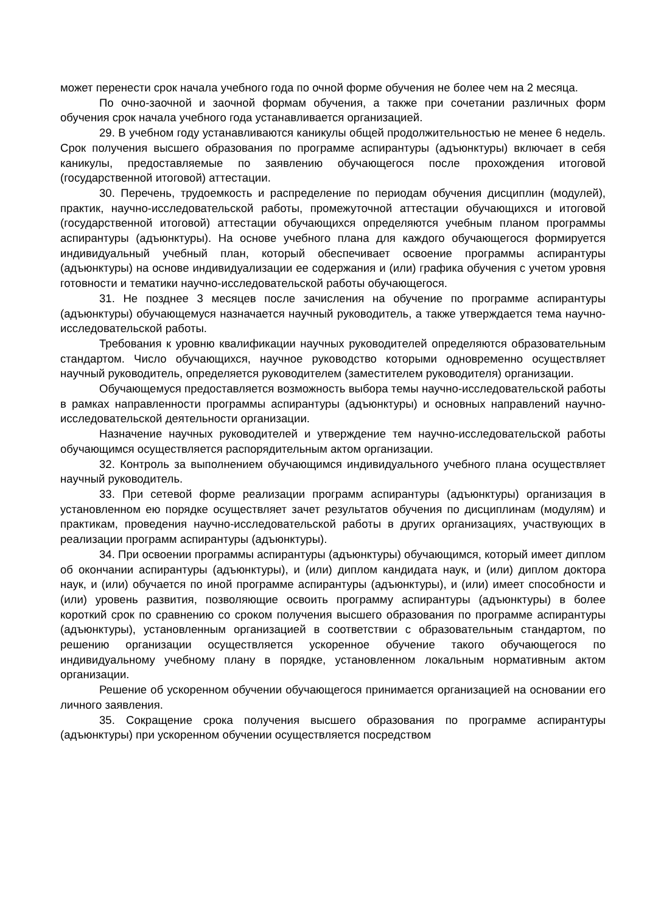может перенести срок начала учебного года по очной форме обучения не более чем на 2 месяца.
По очно-заочной и заочной формам обучения, а также при сочетании различных форм обучения срок начала учебного года устанавливается организацией.
29. В учебном году устанавливаются каникулы общей продолжительностью не менее 6 недель. Срок получения высшего образования по программе аспирантуры (адъюнктуры) включает в себя каникулы, предоставляемые по заявлению обучающегося после прохождения итоговой (государственной итоговой) аттестации.
30. Перечень, трудоемкость и распределение по периодам обучения дисциплин (модулей), практик, научно-исследовательской работы, промежуточной аттестации обучающихся и итоговой (государственной итоговой) аттестации обучающихся определяются учебным планом программы аспирантуры (адъюнктуры). На основе учебного плана для каждого обучающегося формируется индивидуальный учебный план, который обеспечивает освоение программы аспирантуры (адъюнктуры) на основе индивидуализации ее содержания и (или) графика обучения с учетом уровня готовности и тематики научно-исследовательской работы обучающегося.
31. Не позднее 3 месяцев после зачисления на обучение по программе аспирантуры (адъюнктуры) обучающемуся назначается научный руководитель, а также утверждается тема научно-исследовательской работы.
Требования к уровню квалификации научных руководителей определяются образовательным стандартом. Число обучающихся, научное руководство которыми одновременно осуществляет научный руководитель, определяется руководителем (заместителем руководителя) организации.
Обучающемуся предоставляется возможность выбора темы научно-исследовательской работы в рамках направленности программы аспирантуры (адъюнктуры) и основных направлений научно-исследовательской деятельности организации.
Назначение научных руководителей и утверждение тем научно-исследовательской работы обучающимся осуществляется распорядительным актом организации.
32. Контроль за выполнением обучающимся индивидуального учебного плана осуществляет научный руководитель.
33. При сетевой форме реализации программ аспирантуры (адъюнктуры) организация в установленном ею порядке осуществляет зачет результатов обучения по дисциплинам (модулям) и практикам, проведения научно-исследовательской работы в других организациях, участвующих в реализации программ аспирантуры (адъюнктуры).
34. При освоении программы аспирантуры (адъюнктуры) обучающимся, который имеет диплом об окончании аспирантуры (адъюнктуры), и (или) диплом кандидата наук, и (или) диплом доктора наук, и (или) обучается по иной программе аспирантуры (адъюнктуры), и (или) имеет способности и (или) уровень развития, позволяющие освоить программу аспирантуры (адъюнктуры) в более короткий срок по сравнению со сроком получения высшего образования по программе аспирантуры (адъюнктуры), установленным организацией в соответствии с образовательным стандартом, по решению организации осуществляется ускоренное обучение такого обучающегося по индивидуальному учебному плану в порядке, установленном локальным нормативным актом организации.
Решение об ускоренном обучении обучающегося принимается организацией на основании его личного заявления.
35. Сокращение срока получения высшего образования по программе аспирантуры (адъюнктуры) при ускоренном обучении осуществляется посредством